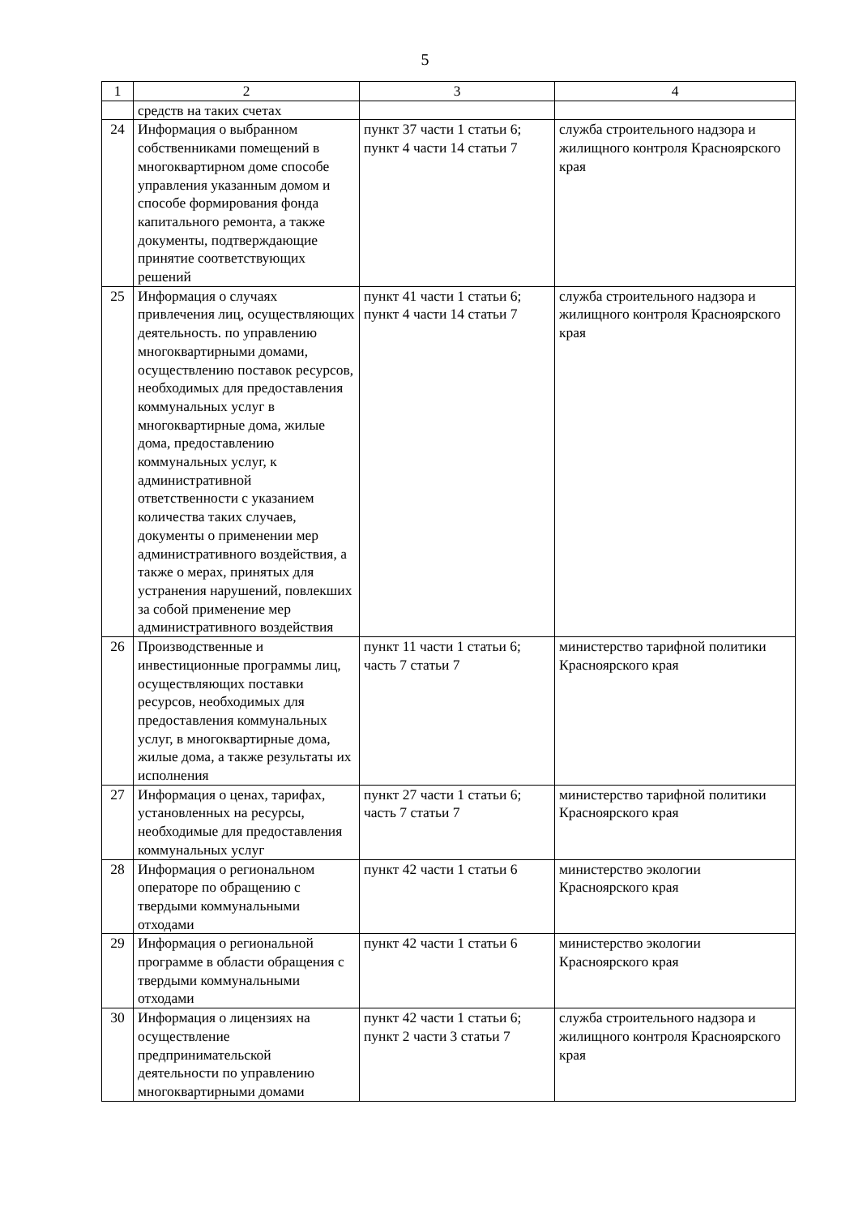5
| 1 | 2 | 3 | 4 |
| --- | --- | --- | --- |
| | средств на таких счетах | | |
| 24 | Информация о выбранном собственниками помещений в многоквартирном доме способе управления указанным домом и способе формирования фонда капитального ремонта, а также документы, подтверждающие принятие соответствующих решений | пункт 37 части 1 статьи 6; пункт 4 части 14 статьи 7 | служба строительного надзора и жилищного контроля Красноярского края |
| 25 | Информация о случаях привлечения лиц, осуществляющих деятельность. по управлению многоквартирными домами, осуществлению поставок ресурсов, необходимых для предоставления коммунальных услуг в многоквартирные дома, жилые дома, предоставлению коммунальных услуг, к административной ответственности с указанием количества таких случаев, документы о применении мер административного воздействия, а также о мерах, принятых для устранения нарушений, повлекших за собой применение мер административного воздействия | пункт 41 части 1 статьи 6; пункт 4 части 14 статьи 7 | служба строительного надзора и жилищного контроля Красноярского края |
| 26 | Производственные и инвестиционные программы лиц, осуществляющих поставки ресурсов, необходимых для предоставления коммунальных услуг, в многоквартирные дома, жилые дома, а также результаты их исполнения | пункт 11 части 1 статьи 6; часть 7 статьи 7 | министерство тарифной политики Красноярского края |
| 27 | Информация о ценах, тарифах, установленных на ресурсы, необходимые для предоставления коммунальных услуг | пункт 27 части 1 статьи 6; часть 7 статьи 7 | министерство тарифной политики Красноярского края |
| 28 | Информация о региональном операторе по обращению с твердыми коммунальными отходами | пункт 42 части 1 статьи 6 | министерство экологии Красноярского края |
| 29 | Информация о региональной программе в области обращения с твердыми коммунальными отходами | пункт 42 части 1 статьи 6 | министерство экологии Красноярского края |
| 30 | Информация о лицензиях на осуществление предпринимательской деятельности по управлению многоквартирными домами | пункт 42 части 1 статьи 6; пункт 2 части 3 статьи 7 | служба строительного надзора и жилищного контроля Красноярского края |